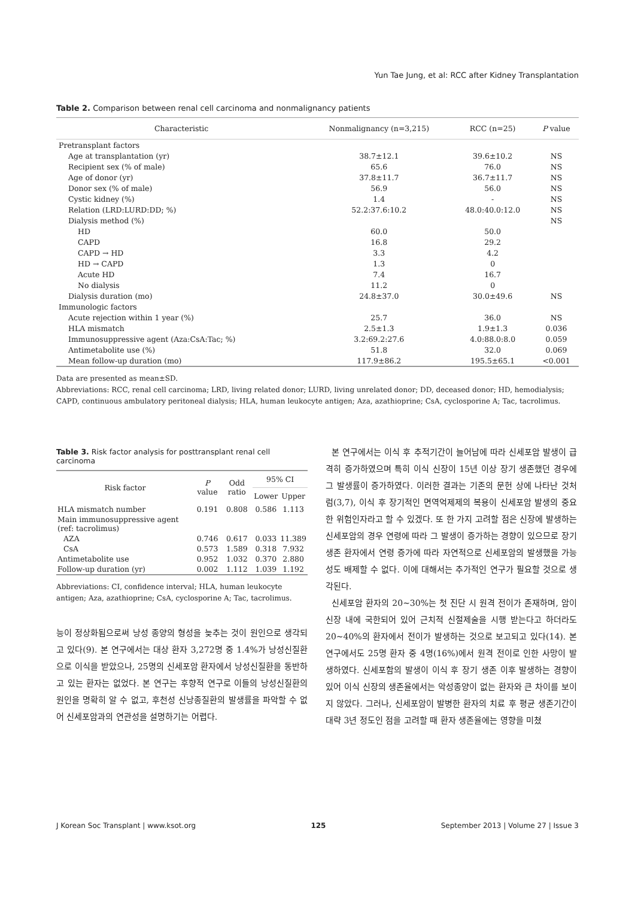Yun Tae Jung, et al: RCC after Kidney Transplantation
Table 2. Comparison between renal cell carcinoma and nonmalignancy patients
| Characteristic | Nonmalignancy (n=3,215) | RCC (n=25) | P value |
| --- | --- | --- | --- |
| Pretransplant factors | | | |
| Age at transplantation (yr) | 38.7±12.1 | 39.6±10.2 | NS |
| Recipient sex (% of male) | 65.6 | 76.0 | NS |
| Age of donor (yr) | 37.8±11.7 | 36.7±11.7 | NS |
| Donor sex (% of male) | 56.9 | 56.0 | NS |
| Cystic kidney (%) | 1.4 | - | NS |
| Relation (LRD:LURD:DD; %) | 52.2:37.6:10.2 | 48.0:40.0:12.0 | NS |
| Dialysis method (%) | | | NS |
| HD | 60.0 | 50.0 | |
| CAPD | 16.8 | 29.2 | |
| CAPD → HD | 3.3 | 4.2 | |
| HD → CAPD | 1.3 | 0 | |
| Acute HD | 7.4 | 16.7 | |
| No dialysis | 11.2 | 0 | |
| Dialysis duration (mo) | 24.8±37.0 | 30.0±49.6 | NS |
| Immunologic factors | | | |
| Acute rejection within 1 year (%) | 25.7 | 36.0 | NS |
| HLA mismatch | 2.5±1.3 | 1.9±1.3 | 0.036 |
| Immunosuppressive agent (Aza:CsA:Tac; %) | 3.2:69.2:27.6 | 4.0:88.0:8.0 | 0.059 |
| Antimetabolite use (%) | 51.8 | 32.0 | 0.069 |
| Mean follow-up duration (mo) | 117.9±86.2 | 195.5±65.1 | <0.001 |
Data are presented as mean±SD.
Abbreviations: RCC, renal cell carcinoma; LRD, living related donor; LURD, living unrelated donor; DD, deceased donor; HD, hemodialysis; CAPD, continuous ambulatory peritoneal dialysis; HLA, human leukocyte antigen; Aza, azathioprine; CsA, cyclosporine A; Tac, tacrolimus.
Table 3. Risk factor analysis for posttransplant renal cell carcinoma
| Risk factor | P value | Odd ratio | 95% CI | |
| --- | --- | --- | --- | --- |
| | | | Lower | Upper |
| HLA mismatch number | 0.191 | 0.808 | 0.586 | 1.113 |
| Main immunosuppressive agent (ref: tacrolimus) | | | | |
| AZA | 0.746 | 0.617 | 0.033 | 11.389 |
| CsA | 0.573 | 1.589 | 0.318 | 7.932 |
| Antimetabolite use | 0.952 | 1.032 | 0.370 | 2.880 |
| Follow-up duration (yr) | 0.002 | 1.112 | 1.039 | 1.192 |
Abbreviations: CI, confidence interval; HLA, human leukocyte antigen; Aza, azathioprine; CsA, cyclosporine A; Tac, tacrolimus.
능이 정상화됨으로써 낭성 종양의 형성을 늦추는 것이 원인으로 생각되고 있다(9). 본 연구에서는 대상 환자 3,272명 중 1.4%가 낭성신질환으로 이식을 받았으나, 25명의 신세포암 환자에서 낭성신질환을 동반하고 있는 환자는 없었다. 본 연구는 후향적 연구로 이들의 낭성신질환의 원인을 명확히 알 수 없고, 후천성 신낭종질환의 발생률을 파악할 수 없어 신세포암과의 연관성을 설명하기는 어렵다.
본 연구에서는 이식 후 추적기간이 늘어남에 따라 신세포암 발생이 급격히 증가하였으며 특히 이식 신장이 15년 이상 장기 생존했던 경우에 그 발생률이 증가하였다. 이러한 결과는 기존의 문헌 상에 나타난 것처럼(3,7), 이식 후 장기적인 면역억제제의 복용이 신세포암 발생의 중요한 위험인자라고 할 수 있겠다. 또 한 가지 고려할 점은 신장에 발생하는 신세포암의 경우 연령에 따라 그 발생이 증가하는 경향이 있으므로 장기 생존 환자에서 연령 증가에 따라 자연적으로 신세포암의 발생했을 가능성도 배제할 수 없다. 이에 대해서는 추가적인 연구가 필요할 것으로 생각된다.
신세포암 환자의 20∼30%는 첫 진단 시 원격 전이가 존재하며, 암이 신장 내에 국한되어 있어 근치적 신절제술을 시행 받는다고 하더라도 20∼40%의 환자에서 전이가 발생하는 것으로 보고되고 있다(14). 본 연구에서도 25명 환자 중 4명(16%)에서 원격 전이로 인한 사망이 발생하였다. 신세포함의 발생이 이식 후 장기 생존 이후 발생하는 경향이 있어 이식 신장의 생존율에서는 악성종양이 없는 환자와 큰 차이를 보이지 않았다. 그러나, 신세포암이 발병한 환자의 치료 후 평균 생존기간이 대략 3년 정도인 점을 고려할 때 환자 생존율에는 영향을 미쳤
J Korean Soc Transplant | www.ksot.org 125 September 2013 | Volume 27 | Issue 3